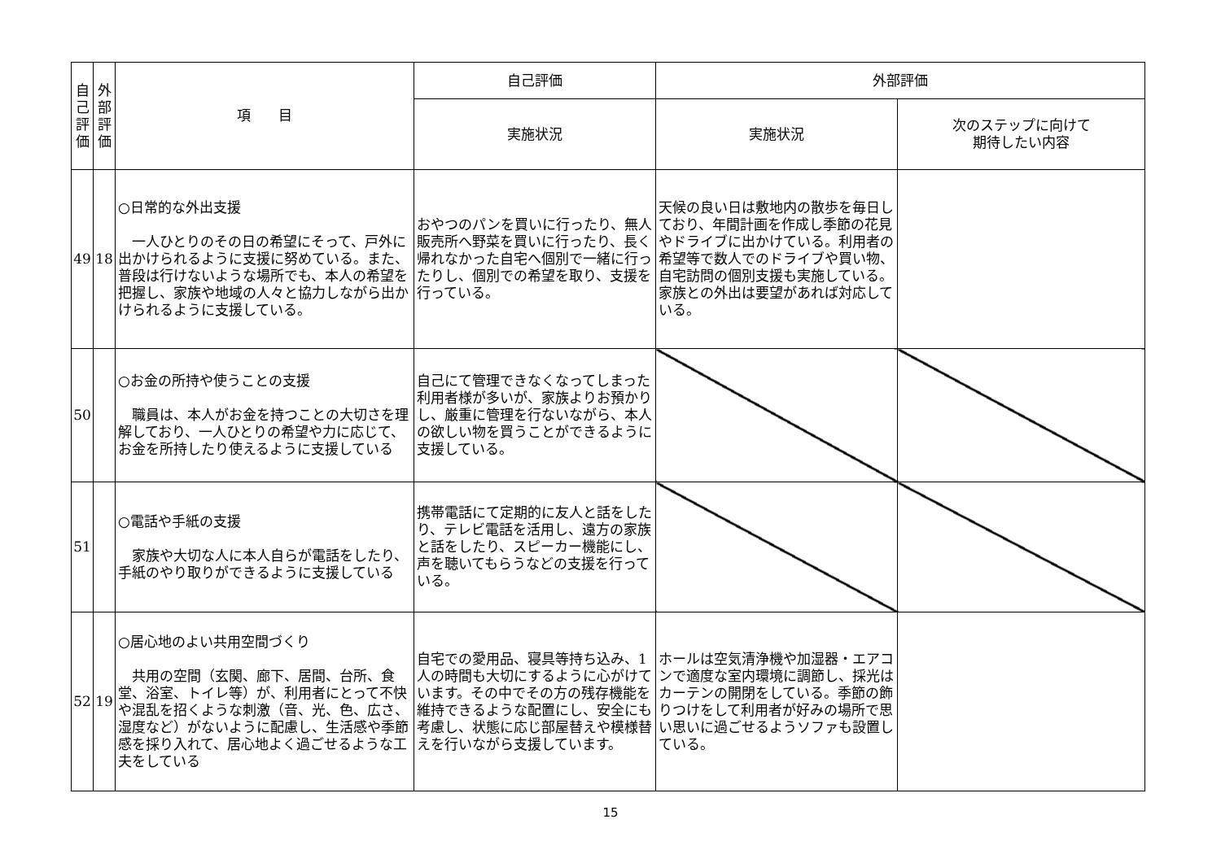| 自 己 評 価 | 外 部 評 価 | 項 目 | 自己評価 | 外部評価 | |
| --- | --- | --- | --- | --- | --- |
| | | | 実施状況 | 実施状況 | 次のステップに向けて 期待したい内容 |
| 49 | 18 | ○日常的な外出支援 一人ひとりのその日の希望にそって、戸外に出かけられるように支援に努めている。また、普段は行けないような場所でも、本人の希望を把握し、家族や地域の人々と協力しながら出かけられるように支援している。 | おやつのパンを買いに行ったり、無人販売所へ野菜を買いに行ったり、長く帰れなかった自宅へ個別で一緒に行ったりし、個別での希望を取り、支援を行っている。 | 天候の良い日は敷地内の散歩を毎日しており、年間計画を作成し季節の花見やドライブに出かけている。利用者の希望等で数人でのドライブや買い物、自宅訪問の個別支援も実施している。家族との外出は要望があれば対応している。 | |
| 50 | | ○お金の所持や使うことの支援 職員は、本人がお金を持つことの大切さを理解しており、一人ひとりの希望や力に応じて、お金を所持したり使えるように支援している | 自己にて管理できなくなってしまった利用者様が多いが、家族よりお預かりし、厳重に管理を行ないながら、本人の欲しい物を買うことができるように支援している。 | | |
| 51 | | ○電話や手紙の支援 家族や大切な人に本人自らが電話をしたり、手紙のやり取りができるように支援している | 携帯電話にて定期的に友人と話をしたり、テレビ電話を活用し、遠方の家族と話をしたり、スピーカー機能にし、声を聴いてもらうなどの支援を行っている。 | | |
| 52 | 19 | ○居心地のよい共用空間づくり 共用の空間（玄関、廊下、居間、台所、食堂、浴室、トイレ等）が、利用者にとって不快や混乱を招くような刺激（音、光、色、広さ、湿度など）がないように配慮し、生活感や季節感を採り入れて、居心地よく過ごせるような工夫をしている | 自宅での愛用品、寝具等持ち込み、1人の時間も大切にするように心がけています。その中でその方の残存機能を維持できるような配置にし、安全にも考慮し、状態に応じ部屋替えや模様替えを行いながら支援しています。 | ホールは空気清浄機や加湿器・エアコンで適度な室内環境に調節し、採光はカーテンの開閉をしている。季節の飾りつけをして利用者が好みの場所で思い思いに過ごせるようソファも設置している。 | |
15